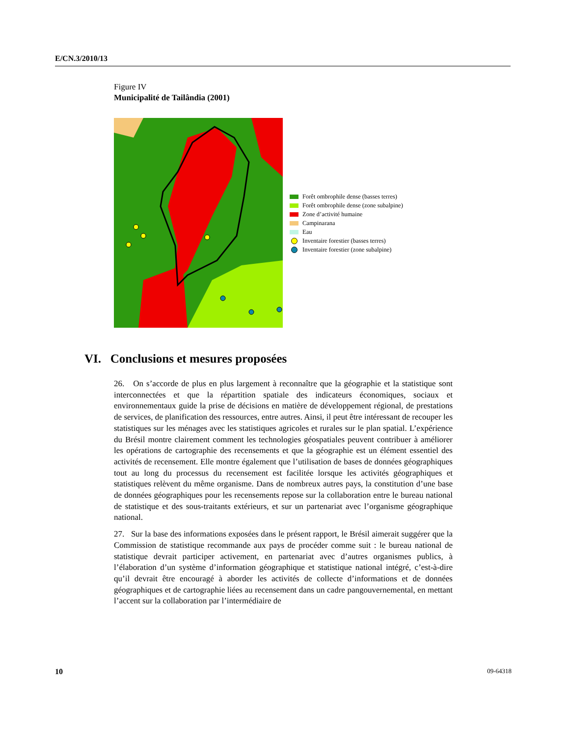E/CN.3/2010/13
Figure IV
Municipalité de Tailândia (2001)
Forêt ombrophile dense (basses terres)
Forêt ombrophile dense (zone subalpine)
Zone d’activité humaine
Campinarana
Eau
Inventaire forestier (basses terres)
Inventaire forestier (zone subalpine)
VI. Conclusions et mesures proposées
26. On s’accorde de plus en plus largement à reconnaître que la géographie et la statistique sont interconnectées et que la répartition spatiale des indicateurs économiques, sociaux et environnementaux guide la prise de décisions en matière de développement régional, de prestations de services, de planification des ressources, entre autres. Ainsi, il peut être intéressant de recouper les statistiques sur les ménages avec les statistiques agricoles et rurales sur le plan spatial. L’expérience du Brésil montre clairement comment les technologies géospatiales peuvent contribuer à améliorer les opérations de cartographie des recensements et que la géographie est un élément essentiel des activités de recensement. Elle montre également que l’utilisation de bases de données géographiques tout au long du processus du recensement est facilitée lorsque les activités géographiques et statistiques relèvent du même organisme. Dans de nombreux autres pays, la constitution d’une base de données géographiques pour les recensements repose sur la collaboration entre le bureau national de statistique et des sous-traitants extérieurs, et sur un partenariat avec l’organisme géographique national.
27. Sur la base des informations exposées dans le présent rapport, le Brésil aimerait suggérer que la Commission de statistique recommande aux pays de procéder comme suit : le bureau national de statistique devrait participer activement, en partenariat avec d’autres organismes publics, à l’élaboration d’un système d’information géographique et statistique national intégré, c’est-à-dire qu’il devrait être encouragé à aborder les activités de collecte d’informations et de données géographiques et de cartographie liées au recensement dans un cadre pangouvernemental, en mettant l’accent sur la collaboration par l’intermédiaire de
10 09-64318